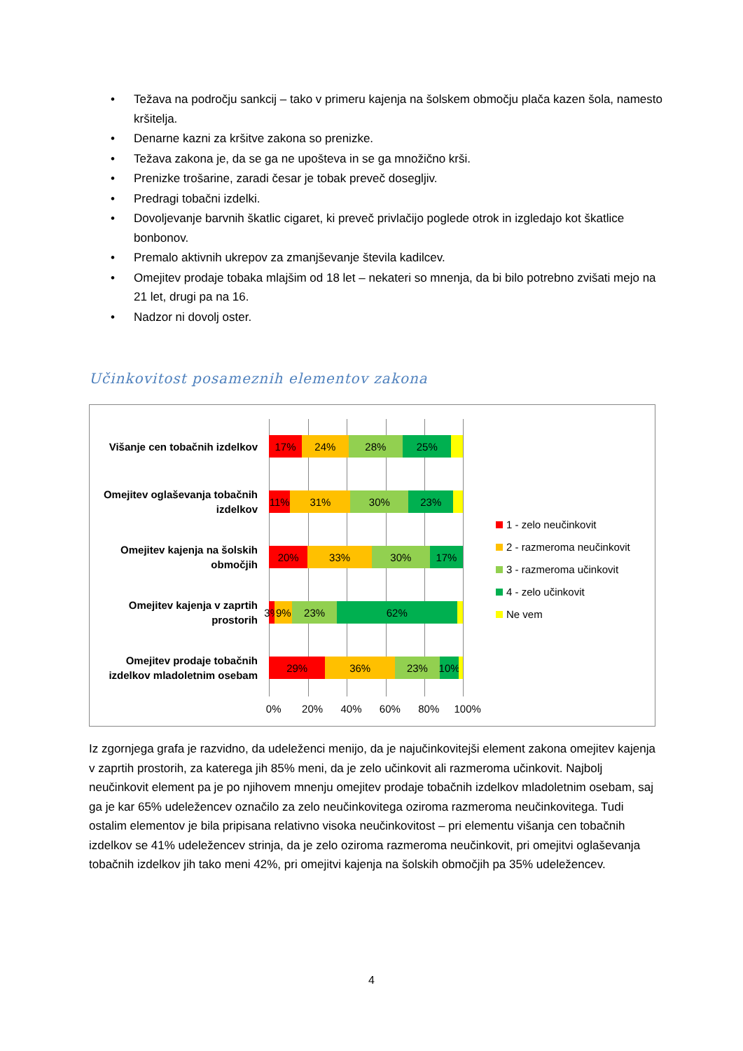• Težava na področju sankcij – tako v primeru kajenja na šolskem območju plača kazen šola, namesto kršitelja.
• Denarne kazni za kršitve zakona so prenizke.
• Težava zakona je, da se ga ne upošteva in se ga množično krši.
• Prenizke trošarine, zaradi česar je tobak preveč dosegljiv.
• Predragi tobačni izdelki.
• Dovoljevanje barvnih škatlic cigaret, ki preveč privlačijo poglede otrok in izgledajo kot škatlice bonbonov.
• Premalo aktivnih ukrepov za zmanjševanje števila kadilcev.
• Omejitev prodaje tobaka mlajšim od 18 let – nekateri so mnenja, da bi bilo potrebno zvišati mejo na 21 let, drugi pa na 16.
• Nadzor ni dovolj oster.
Učinkovitost posameznih elementov zakona
Višanje cen tobačnih izdelkov
17% 24% 28% 25%
Omejitev oglaševanja tobačnih izdelkov
11% 31% 30% 23%
Omejitev kajenja na šolskih območjih
20% 33% 30% 17%
Omejitev kajenja v zaprtih prostorih
3% 9% 23% 62%
Omejitev prodaje tobačnih izdelkov mladoletnim osebam
29% 36% 23% 10%
0% 20% 40% 60% 80% 100%
1 - zelo neučinkovit
2 - razmeroma neučinkovit
3 - razmeroma učinkovit
4 - zelo učinkovit
Ne vem
Iz zgornjega grafa je razvidno, da udeleženci menijo, da je najučinkovitejši element zakona omejitev kajenja v zaprtih prostorih, za katerega jih 85% meni, da je zelo učinkovit ali razmeroma učinkovit. Najbolj neučinkovit element pa je po njihovem mnenju omejitev prodaje tobačnih izdelkov mladoletnim osebam, saj ga je kar 65% udeležencev označilo za zelo neučinkovitega oziroma razmeroma neučinkovitega. Tudi ostalim elementov je bila pripisana relativno visoka neučinkovitost – pri elementu višanja cen tobačnih izdelkov se 41% udeležencev strinja, da je zelo oziroma razmeroma neučinkovit, pri omejitvi oglaševanja tobačnih izdelkov jih tako meni 42%, pri omejitvi kajenja na šolskih območjih pa 35% udeležencev.
4